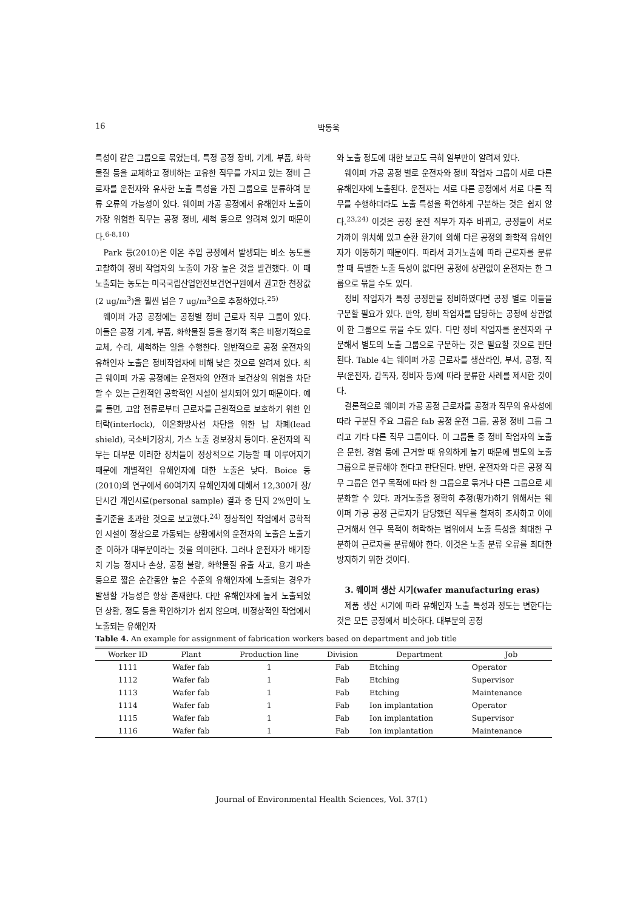16 박동욱
특성이 같은 그룹으로 묶었는데, 특정 공정 장비, 기계, 부품, 화학물질 등을 교체하고 정비하는 고유한 직무를 가지고 있는 정비 근로자를 운전자와 유사한 노출 특성을 가진 그룹으로 분류하여 분류 오류의 가능성이 있다. 웨이퍼 가공 공정에서 유해인자 노출이 가장 위험한 직무는 공정 정비, 세척 등으로 알려져 있기 때문이다.<sup>6-8,10)</sup>
Park 등(2010)은 이온 주입 공정에서 발생되는 비소 농도를 고찰하여 정비 작업자의 노출이 가장 높은 것을 발견했다. 이 때 노출되는 농도는 미국국립산업안전보건연구원에서 권고한 천장값(2 ug/m<sup>3</sup>)을 훨씬 넘은 7 ug/m<sup>3</sup>으로 추정하였다.<sup>25)</sup>
웨이퍼 가공 공정에는 공정별 정비 근로자 직무 그룹이 있다. 이들은 공정 기계, 부품, 화학물질 등을 정기적 혹은 비정기적으로 교체, 수리, 세척하는 일을 수행한다. 일반적으로 공정 운전자의 유해인자 노출은 정비작업자에 비해 낮은 것으로 알려져 있다. 최근 웨이퍼 가공 공정에는 운전자의 안전과 보건상의 위험을 차단할 수 있는 근원적인 공학적인 시설이 설치되어 있기 때문이다. 예를 들면, 고압 전류로부터 근로자를 근원적으로 보호하기 위한 인터락(interlock), 이온화방사선 차단을 위한 납 차폐(lead shield), 국소배기장치, 가스 노출 경보장치 등이다. 운전자의 직무는 대부분 이러한 장치들이 정상적으로 기능할 때 이루어지기 때문에 개별적인 유해인자에 대한 노출은 낮다. Boice 등(2010)의 연구에서 60여가지 유해인자에 대해서 12,300개 장/단시간 개인시료(personal sample) 결과 중 단지 2%만이 노출기준을 초과한 것으로 보고했다.<sup>24)</sup> 정상적인 작업에서 공학적인 시설이 정상으로 가동되는 상황에서의 운전자의 노출은 노출기준 이하가 대부분이라는 것을 의미한다. 그러나 운전자가 배기장치 기능 정지나 손상, 공정 불량, 화학물질 유출 사고, 용기 파손 등으로 짧은 순간동안 높은 수준의 유해인자에 노출되는 경우가 발생할 가능성은 항상 존재한다. 다만 유해인자에 높게 노출되었던 상황, 정도 등을 확인하기가 쉽지 않으며, 비정상적인 작업에서 노출되는 유해인자
와 노출 정도에 대한 보고도 극히 일부만이 알려져 있다.
웨이퍼 가공 공정 별로 운전자와 정비 작업자 그룹이 서로 다른 유해인자에 노출된다. 운전자는 서로 다른 공정에서 서로 다른 직무를 수행하더라도 노출 특성을 확연하게 구분하는 것은 쉽지 않다.<sup>23,24)</sup> 이것은 공정 운전 직무가 자주 바뀌고, 공정들이 서로 가까이 위치해 있고 순환 환기에 의해 다른 공정의 화학적 유해인자가 이동하기 때문이다. 따라서 과거노출에 따라 근로자를 분류할 때 특별한 노출 특성이 없다면 공정에 상관없이 운전자는 한 그룹으로 묶을 수도 있다.
정비 작업자가 특정 공정만을 정비하였다면 공정 별로 이들을 구분할 필요가 있다. 만약, 정비 작업자를 담당하는 공정에 상관없이 한 그룹으로 묶을 수도 있다. 다만 정비 작업자를 운전자와 구분해서 별도의 노출 그룹으로 구분하는 것은 필요할 것으로 판단된다. Table 4는 웨이퍼 가공 근로자를 생산라인, 부서, 공정, 직무(운전자, 감독자, 정비자 등)에 따라 분류한 사례를 제시한 것이다.
결론적으로 웨이퍼 가공 공정 근로자를 공정과 직무의 유사성에 따라 구분된 주요 그룹은 fab 공정 운전 그룹, 공정 정비 그룹 그리고 기타 다른 직무 그룹이다. 이 그룹들 중 정비 작업자의 노출은 문헌, 경험 등에 근거할 때 유의하게 높기 때문에 별도의 노출 그룹으로 분류해야 한다고 판단된다. 반면, 운전자와 다른 공정 직무 그룹은 연구 목적에 따라 한 그룹으로 묶거나 다른 그룹으로 세분화할 수 있다. 과거노출을 정확히 추정(평가)하기 위해서는 웨이퍼 가공 공정 근로자가 담당했던 직무를 철저히 조사하고 이에 근거해서 연구 목적이 허락하는 범위에서 노출 특성을 최대한 구분하여 근로자를 분류해야 한다. 이것은 노출 분류 오류를 최대한 방지하기 위한 것이다.
3. 웨이퍼 생산 시기(wafer manufacturing eras)
제품 생산 시기에 따라 유해인자 노출 특성과 정도는 변한다는 것은 모든 공정에서 비슷하다. 대부분의 공정
Table 4. An example for assignment of fabrication workers based on department and job title
| Worker ID | Plant | Production line | Division | Department | Job |
| --- | --- | --- | --- | --- | --- |
| 1111 | Wafer fab | 1 | Fab | Etching | Operator |
| 1112 | Wafer fab | 1 | Fab | Etching | Supervisor |
| 1113 | Wafer fab | 1 | Fab | Etching | Maintenance |
| 1114 | Wafer fab | 1 | Fab | Ion implantation | Operator |
| 1115 | Wafer fab | 1 | Fab | Ion implantation | Supervisor |
| 1116 | Wafer fab | 1 | Fab | Ion implantation | Maintenance |
Journal of Environmental Health Sciences, Vol. 37(1)